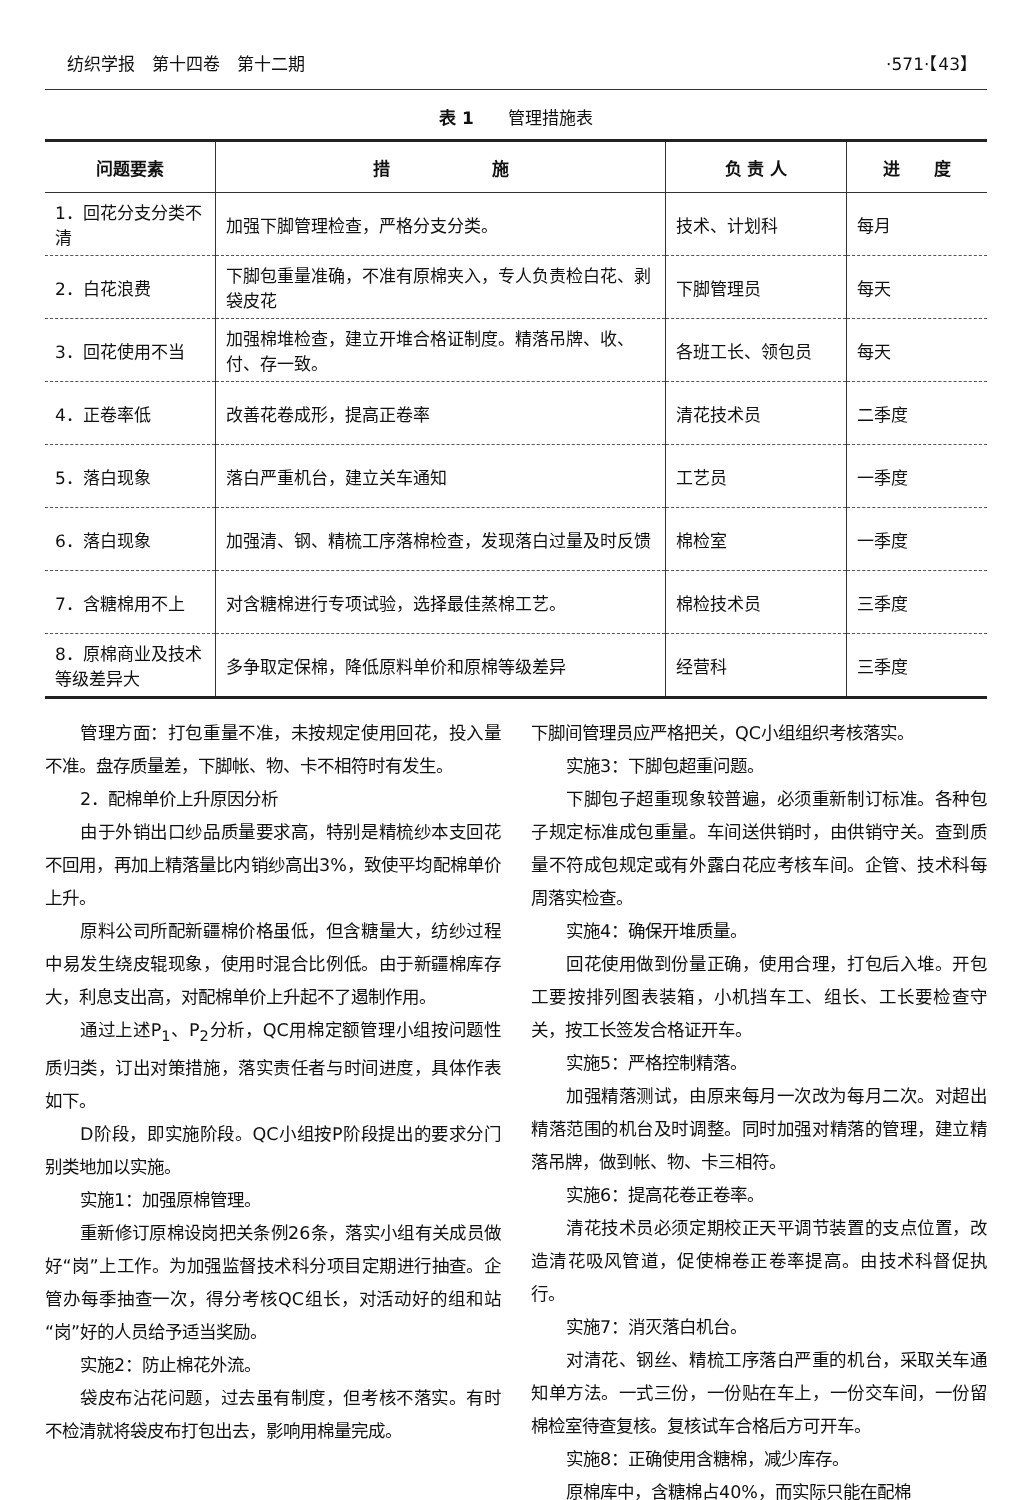纺织学报　第十四卷　第十二期 ·571·【43】
表 1　　管理措施表
| 问题要素 | 措 施 | 负 责 人 | 进 度 |
| --- | --- | --- | --- |
| 1．回花分支分类不清 | 加强下脚管理检查，严格分支分类。 | 技术、计划科 | 每月 |
| 2．白花浪费 | 下脚包重量准确，不准有原棉夹入，专人负责检白花、剥袋皮花 | 下脚管理员 | 每天 |
| 3．回花使用不当 | 加强棉堆检查，建立开堆合格证制度。精落吊牌、收、付、存一致。 | 各班工长、领包员 | 每天 |
| 4．正卷率低 | 改善花卷成形，提高正卷率 | 清花技术员 | 二季度 |
| 5．落白现象 | 落白严重机台，建立关车通知 | 工艺员 | 一季度 |
| 6．落白现象 | 加强清、钢、精梳工序落棉检查，发现落白过量及时反馈 | 棉检室 | 一季度 |
| 7．含糖棉用不上 | 对含糖棉进行专项试验，选择最佳蒸棉工艺。 | 棉检技术员 | 三季度 |
| 8．原棉商业及技术等级差异大 | 多争取定保棉，降低原料单价和原棉等级差异 | 经营科 | 三季度 |
管理方面：打包重量不准，未按规定使用回花，投入量不准。盘存质量差，下脚帐、物、卡不相符时有发生。
2．配棉单价上升原因分析
由于外销出口纱品质量要求高，特别是精梳纱本支回花不回用，再加上精落量比内销纱高出3%，致使平均配棉单价上升。
原料公司所配新疆棉价格虽低，但含糖量大，纺纱过程中易发生绕皮辊现象，使用时混合比例低。由于新疆棉库存大，利息支出高，对配棉单价上升起不了遏制作用。
通过上述P<sub>1</sub>、P<sub>2</sub>分析，QC用棉定额管理小组按问题性质归类，订出对策措施，落实责任者与时间进度，具体作表如下。
D阶段，即实施阶段。QC小组按P阶段提出的要求分门别类地加以实施。
实施1：加强原棉管理。
重新修订原棉设岗把关条例26条，落实小组有关成员做好“岗”上工作。为加强监督技术科分项目定期进行抽查。企管办每季抽查一次，得分考核QC组长，对活动好的组和站“岗”好的人员给予适当奖励。
实施2：防止棉花外流。
袋皮布沾花问题，过去虽有制度，但考核不落实。有时不检清就将袋皮布打包出去，影响用棉量完成。
下脚间管理员应严格把关，QC小组组织考核落实。
实施3：下脚包超重问题。
下脚包子超重现象较普遍，必须重新制订标准。各种包子规定标准成包重量。车间送供销时，由供销守关。查到质量不符成包规定或有外露白花应考核车间。企管、技术科每周落实检查。
实施4：确保开堆质量。
回花使用做到份量正确，使用合理，打包后入堆。开包工要按排列图表装箱，小机挡车工、组长、工长要检查守关，按工长签发合格证开车。
实施5：严格控制精落。
加强精落测试，由原来每月一次改为每月二次。对超出精落范围的机台及时调整。同时加强对精落的管理，建立精落吊牌，做到帐、物、卡三相符。
实施6：提高花卷正卷率。
清花技术员必须定期校正天平调节装置的支点位置，改造清花吸风管道，促使棉卷正卷率提高。由技术科督促执行。
实施7：消灭落白机台。
对清花、钢丝、精梳工序落白严重的机台，采取关车通知单方法。一式三份，一份贴在车上，一份交车间，一份留棉检室待查复核。复核试车合格后方可开车。
实施8：正确使用含糖棉，减少库存。
原棉库中，含糖棉占40%，而实际只能在配棉